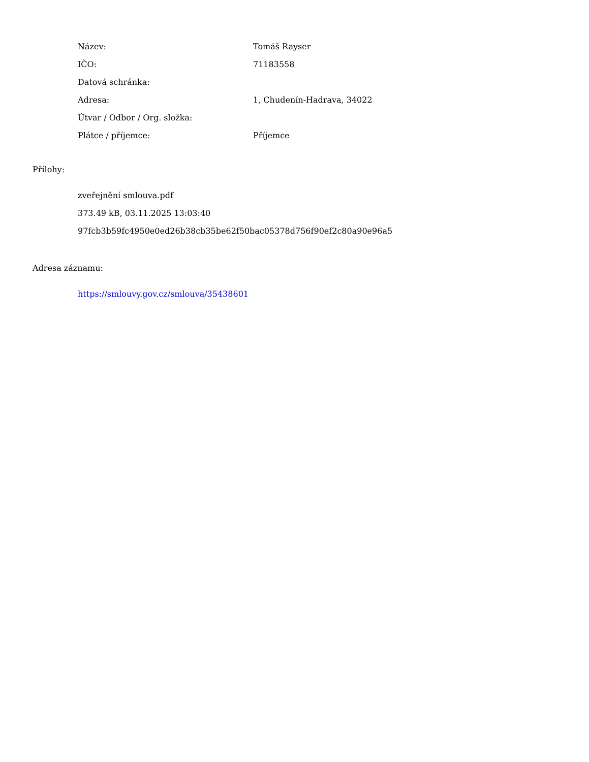| Název: | Tomáš Rayser |
| IČO: | 71183558 |
| Datová schránka: | |
| Adresa: | 1, Chudenín-Hadrava, 34022 |
| Útvar / Odbor / Org. složka: | |
| Plátce / příjemce: | Příjemce |
Přílohy:
zveřejnění smlouva.pdf
373.49 kB, 03.11.2025 13:03:40
97fcb3b59fc4950e0ed26b38cb35be62f50bac05378d756f90ef2c80a90e96a5
Adresa záznamu:
https://smlouvy.gov.cz/smlouva/35438601